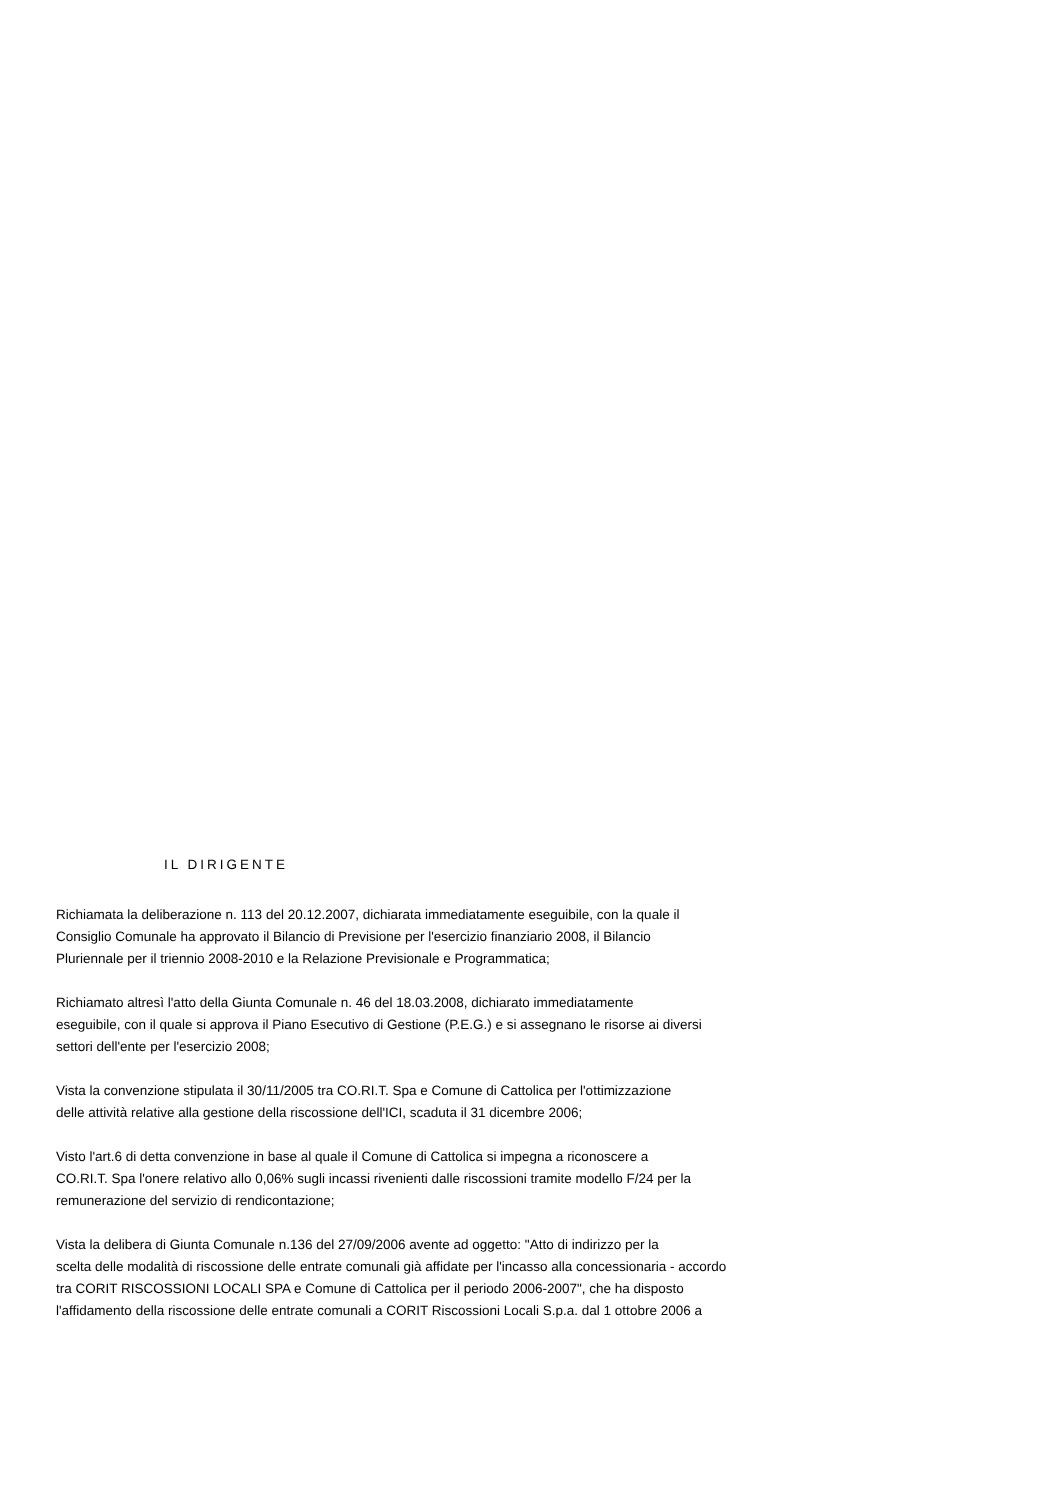IL DIRIGENTE
Richiamata la deliberazione n. 113 del 20.12.2007, dichiarata immediatamente eseguibile, con la quale il
Consiglio Comunale ha approvato il Bilancio di Previsione per l'esercizio finanziario 2008, il Bilancio
Pluriennale per il triennio 2008-2010 e la Relazione Previsionale e Programmatica;
Richiamato altresì l'atto della Giunta Comunale n. 46 del 18.03.2008, dichiarato immediatamente
eseguibile, con il quale si approva il Piano Esecutivo di Gestione (P.E.G.) e si assegnano le risorse ai diversi
settori dell'ente per l'esercizio 2008;
Vista la convenzione stipulata il 30/11/2005 tra CO.RI.T. Spa e Comune di Cattolica per l'ottimizzazione
delle attività relative alla gestione della riscossione dell'ICI, scaduta il 31 dicembre 2006;
Visto l'art.6 di detta convenzione in base al quale il Comune di Cattolica si impegna a riconoscere a
CO.RI.T. Spa l'onere relativo allo 0,06% sugli incassi rivenienti dalle riscossioni tramite modello F/24 per la
remunerazione del servizio di rendicontazione;
Vista la delibera di Giunta Comunale n.136 del 27/09/2006 avente ad oggetto: "Atto di indirizzo per la
scelta delle modalità di riscossione delle entrate comunali già affidate per l'incasso alla concessionaria - accordo
tra CORIT RISCOSSIONI LOCALI SPA e Comune di Cattolica per il periodo 2006-2007", che ha disposto
l'affidamento della riscossione delle entrate comunali a CORIT Riscossioni Locali S.p.a. dal 1 ottobre 2006 a